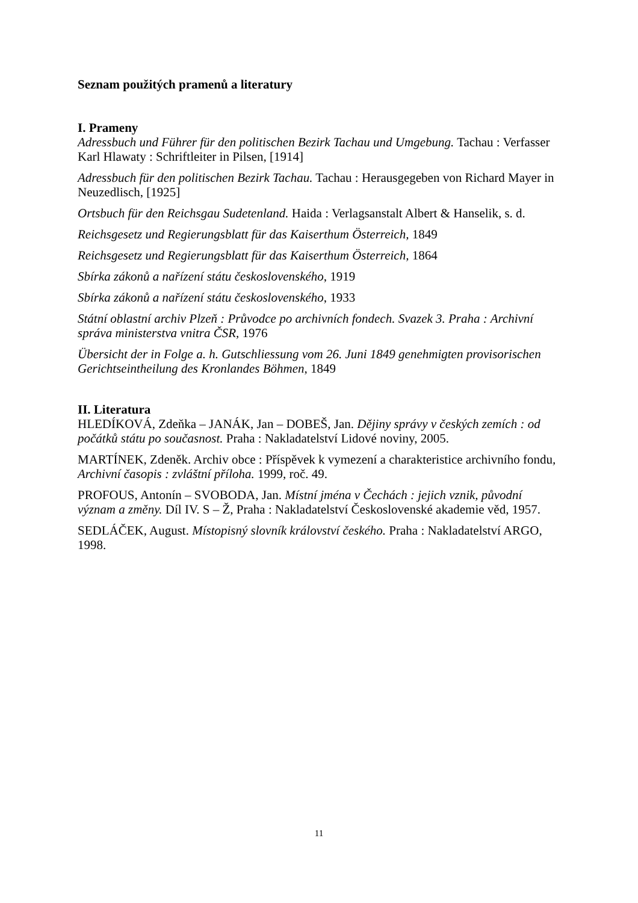Seznam použitých pramenů a literatury
I. Prameny
Adressbuch und Führer für den politischen Bezirk Tachau und Umgebung. Tachau : Verfasser Karl Hlawaty : Schriftleiter in Pilsen, [1914]
Adressbuch für den politischen Bezirk Tachau. Tachau : Herausgegeben von Richard Mayer in Neuzedlisch, [1925]
Ortsbuch für den Reichsgau Sudetenland. Haida : Verlagsanstalt Albert & Hanselik, s. d.
Reichsgesetz und Regierungsblatt für das Kaiserthum Österreich, 1849
Reichsgesetz und Regierungsblatt für das Kaiserthum Österreich, 1864
Sbírka zákonů a nařízení státu československého, 1919
Sbírka zákonů a nařízení státu československého, 1933
Státní oblastní archiv Plzeň : Průvodce po archivních fondech. Svazek 3. Praha : Archivní správa ministerstva vnitra ČSR, 1976
Übersicht der in Folge a. h. Gutschliessung vom 26. Juni 1849 genehmigten provisorischen Gerichtseintheilung des Kronlandes Böhmen, 1849
II. Literatura
HLEDÍKOVÁ, Zdeňka – JANÁK, Jan – DOBEŠ, Jan. Dějiny správy v českých zemích : od počátků státu po současnost. Praha : Nakladatelství Lidové noviny, 2005.
MARTÍNEK, Zdeněk. Archiv obce : Příspěvek k vymezení a charakteristice archivního fondu, Archivní časopis : zvláštní příloha. 1999, roč. 49.
PROFOUS, Antonín – SVOBODA, Jan. Místní jména v Čechách : jejich vznik, původní význam a změny. Díl IV. S – Ž, Praha : Nakladatelství Československé akademie věd, 1957.
SEDLÁČEK, August. Místopisný slovník království českého. Praha : Nakladatelství ARGO, 1998.
11